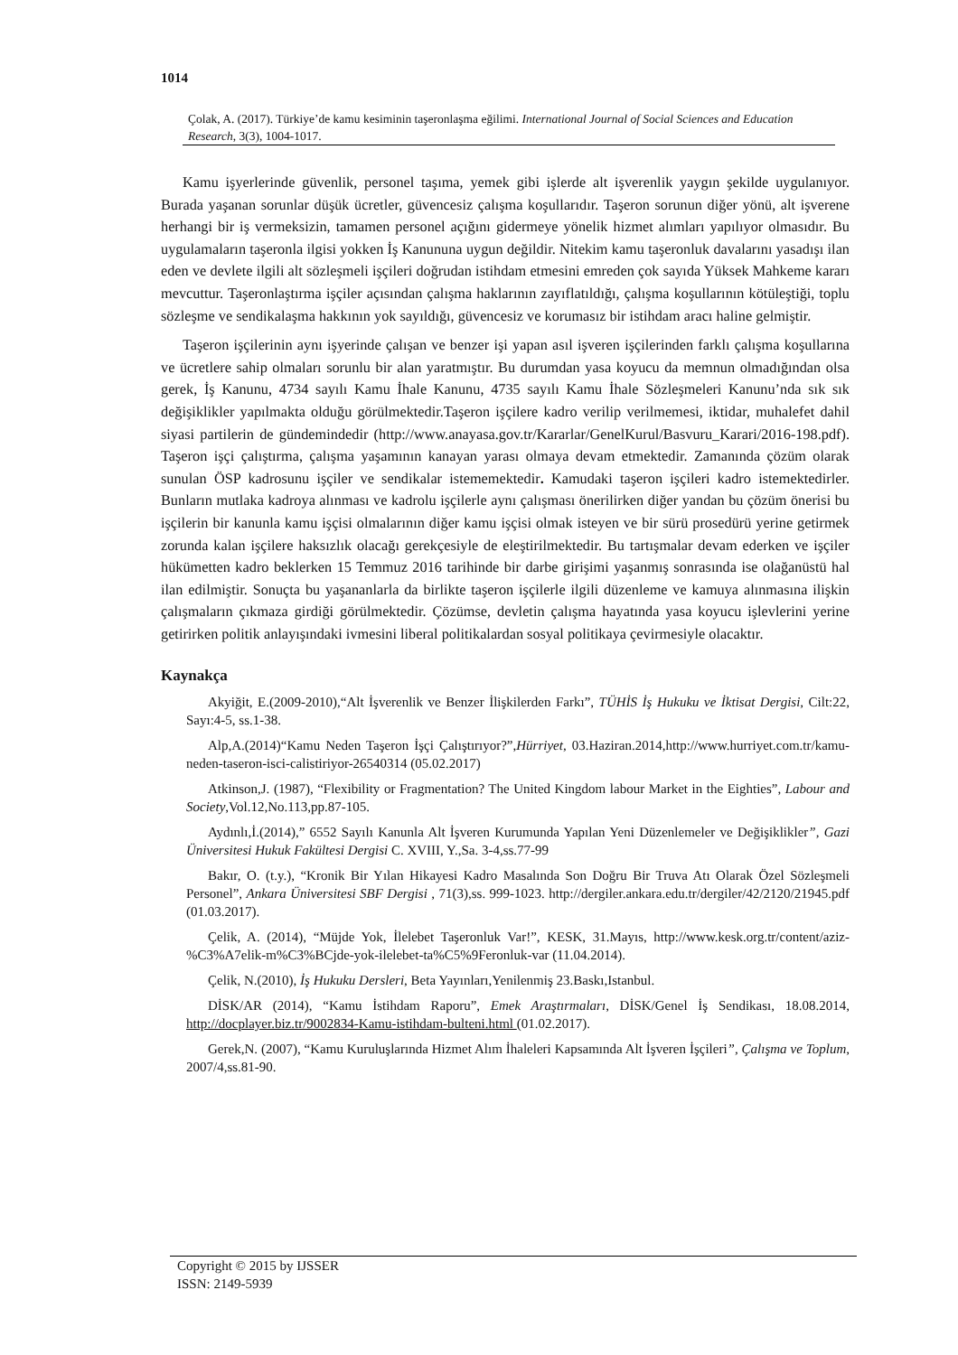1014
Çolak, A. (2017). Türkiye’de kamu kesiminin taşeronlaşma eğilimi. International Journal of Social Sciences and Education Research, 3(3), 1004-1017.
Kamu işyerlerinde güvenlik, personel taşıma, yemek gibi işlerde alt işverenlik yaygın şekilde uygulanıyor. Burada yaşanan sorunlar düşük ücretler, güvencesiz çalışma koşullarıdır. Taşeron sorunun diğer yönü, alt işverene herhangi bir iş vermeksizin, tamamen personel açığını gidermeye yönelik hizmet alımları yapılıyor olmasıdır. Bu uygulamaların taşeronla ilgisi yokken İş Kanununa uygun değildir. Nitekim kamu taşeronluk davalarını yasadışı ilan eden ve devlete ilgili alt sözleşmeli işçileri doğrudan istihdam etmesini emreden çok sayıda Yüksek Mahkeme kararı mevcuttur. Taşeronlaştırma işçiler açısından çalışma haklarının zayıflatıldığı, çalışma koşullarının kötüleştiği, toplu sözleşme ve sendikalaşma hakkının yok sayıldığı, güvencesiz ve korumasız bir istihdam aracı haline gelmiştir.
Taşeron işçilerinin aynı işyerinde çalışan ve benzer işi yapan asıl işveren işçilerinden farklı çalışma koşullarına ve ücretlere sahip olmaları sorunlu bir alan yaratmıştır. Bu durumdan yasa koyucu da memnun olmadığından olsa gerek, İş Kanunu, 4734 sayılı Kamu İhale Kanunu, 4735 sayılı Kamu İhale Sözleşmeleri Kanunu’nda sık sık değişiklikler yapılmakta olduğu görülmektedir.Taşeron işçilere kadro verilip verilmemesi, iktidar, muhalefet dahil siyasi partilerin de gündemindedir (http://www.anayasa.gov.tr/Kararlar/GenelKurul/Basvuru_Karari/2016-198.pdf). Taşeron işçi çalıştırma, çalışma yaşamının kanayan yarası olmaya devam etmektedir. Zamanında çözüm olarak sunulan ÖSP kadrosunu işçiler ve sendikalar istememektedir. Kamudaki taşeron işçileri kadro istemektedirler. Bunların mutlaka kadroya alınması ve kadrolu işçilerle aynı çalışması önerilirken diğer yandan bu çözüm önerisi bu işçilerin bir kanunla kamu işçisi olmalarının diğer kamu işçisi olmak isteyen ve bir sürü prosedürü yerine getirmek zorunda kalan işçilere haksızlık olacağı gerekçesiyle de eleştirilmektedir. Bu tartışmalar devam ederken ve işçiler hükümetten kadro beklerken 15 Temmuz 2016 tarihinde bir darbe girişimi yaşanmış sonrasında ise olağanüstü hal ilan edilmiştir. Sonuçta bu yaşananlarla da birlikte taşeron işçilerle ilgili düzenleme ve kamuya alınmasına ilişkin çalışmaların çıkmaza girdiği görülmektedir. Çözümse, devletin çalışma hayatında yasa koyucu işlevlerini yerine getirirken politik anlayışındaki ivmesini liberal politikalardan sosyal politikaya çevirmesiyle olacaktır.
Kaynakça
Akyiğit, E.(2009-2010),“Alt İşverenlik ve Benzer İlişkilerden Farkı”, TÜHİS İş Hukuku ve İktisat Dergisi, Cilt:22, Sayı:4-5, ss.1-38.
Alp,A.(2014)“Kamu Neden Taşeron İşçi Çalıştırıyor?”,Hürriyet, 03.Haziran.2014,http://www.hurriyet.com.tr/kamu-neden-taseron-isci-calistiriyor-26540314 (05.02.2017)
Atkinson,J. (1987), “Flexibility or Fragmentation? The United Kingdom labour Market in the Eighties”, Labour and Society,Vol.12,No.113,pp.87-105.
Aydınlı,İ.(2014),” 6552 Sayılı Kanunla Alt İşveren Kurumunda Yapılan Yeni Düzenlemeler ve Değişiklikler”, Gazi Üniversitesi Hukuk Fakültesi Dergisi C. XVIII, Y.,Sa. 3-4,ss.77-99
Bakır, O. (t.y.), “Kronik Bir Yılan Hikayesi Kadro Masalında Son Doğru Bir Truva Atı Olarak Özel Sözleşmeli Personel”, Ankara Üniversitesi SBF Dergisi , 71(3),ss. 999-1023. http://dergiler.ankara.edu.tr/dergiler/42/2120/21945.pdf (01.03.2017).
Çelik, A. (2014), “Müjde Yok, İlelebet Taşeronluk Var!”, KESK, 31.Mayıs, http://www.kesk.org.tr/content/aziz-%C3%A7elik-m%C3%BCjde-yok-ilelebet-ta%C5%9Feronluk-var (11.04.2014).
Çelik, N.(2010), İş Hukuku Dersleri, Beta Yayınları,Yenilenmiş 23.Baskı,Istanbul.
DİSK/AR (2014), “Kamu İstihdam Raporu”, Emek Araştırmaları, DİSK/Genel İş Sendikası, 18.08.2014, http://docplayer.biz.tr/9002834-Kamu-istihdam-bulteni.html (01.02.2017).
Gerek,N. (2007), “Kamu Kuruluşlarında Hizmet Alım İhaleleri Kapsamında Alt İşveren İşçileri”, Çalışma ve Toplum, 2007/4,ss.81-90.
Copyright © 2015 by IJSSER
ISSN: 2149-5939